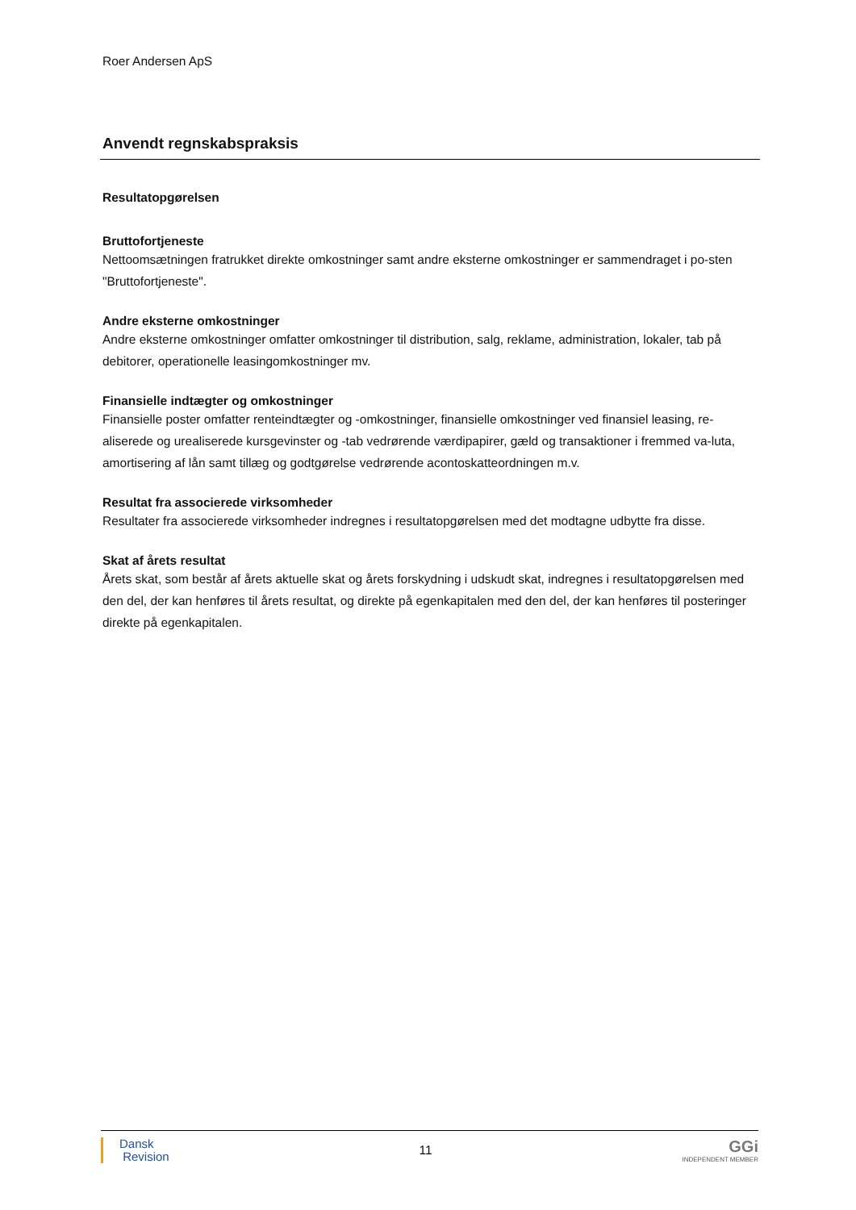Roer Andersen ApS
Anvendt regnskabspraksis
Resultatopgørelsen
Bruttofortjeneste
Nettoomsætningen fratrukket direkte omkostninger samt andre eksterne omkostninger er sammendraget i po-sten "Bruttofortjeneste".
Andre eksterne omkostninger
Andre eksterne omkostninger omfatter omkostninger til distribution, salg, reklame, administration, lokaler, tab på debitorer, operationelle leasingomkostninger mv.
Finansielle indtægter og omkostninger
Finansielle poster omfatter renteindtægter og -omkostninger, finansielle omkostninger ved finansiel leasing, re-aliserede og urealiserede kursgevinster og -tab vedrørende værdipapirer, gæld og transaktioner i fremmed va-luta, amortisering af lån samt tillæg og godtgørelse vedrørende acontoskatteordningen m.v.
Resultat fra associerede virksomheder
Resultater fra associerede virksomheder indregnes i resultatopgørelsen med det modtagne udbytte fra disse.
Skat af årets resultat
Årets skat, som består af årets aktuelle skat og årets forskydning i udskudt skat, indregnes i resultatopgørelsen med den del, der kan henføres til årets resultat, og direkte på egenkapitalen med den del, der kan henføres til posteringer direkte på egenkapitalen.
Dansk
Revision
11
GGi
INDEPENDENT MEMBER